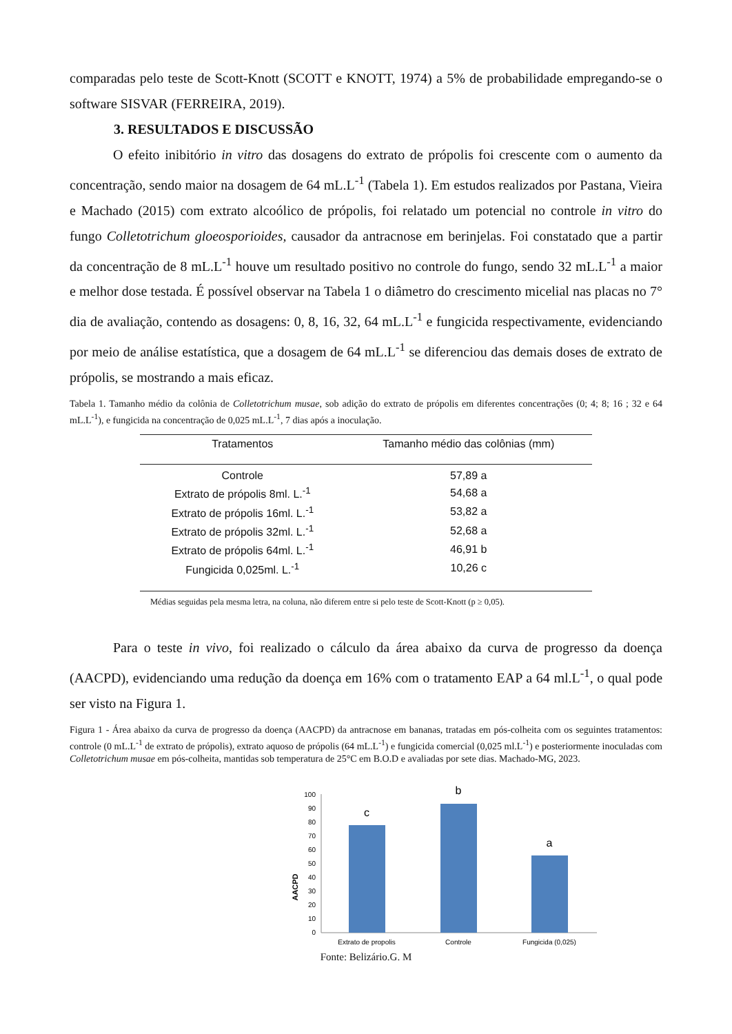comparadas pelo teste de Scott-Knott (SCOTT e KNOTT, 1974) a 5% de probabilidade empregando-se o software SISVAR (FERREIRA, 2019).
3. RESULTADOS E DISCUSSÃO
O efeito inibitório in vitro das dosagens do extrato de própolis foi crescente com o aumento da concentração, sendo maior na dosagem de 64 mL.L<sup>-1</sup> (Tabela 1). Em estudos realizados por Pastana, Vieira e Machado (2015) com extrato alcoólico de própolis, foi relatado um potencial no controle in vitro do fungo Colletotrichum gloeosporioides, causador da antracnose em berinjelas. Foi constatado que a partir da concentração de 8 mL.L<sup>-1</sup> houve um resultado positivo no controle do fungo, sendo 32 mL.L<sup>-1</sup> a maior e melhor dose testada. É possível observar na Tabela 1 o diâmetro do crescimento micelial nas placas no 7° dia de avaliação, contendo as dosagens: 0, 8, 16, 32, 64 mL.L<sup>-1</sup> e fungicida respectivamente, evidenciando por meio de análise estatística, que a dosagem de 64 mL.L<sup>-1</sup> se diferenciou das demais doses de extrato de própolis, se mostrando a mais eficaz.
Tabela 1. Tamanho médio da colônia de Colletotrichum musae, sob adição do extrato de própolis em diferentes concentrações (0; 4; 8; 16 ; 32 e 64 mL.L<sup>-1</sup>), e fungicida na concentração de 0,025 mL.L<sup>-1</sup>, 7 dias após a inoculação.
| Tratamentos | Tamanho médio das colônias (mm) |
| --- | --- |
| Controle | 57,89 a |
| Extrato de própolis 8ml. L.<sup>-1</sup> | 54,68 a |
| Extrato de própolis 16ml. L.<sup>-1</sup> | 53,82 a |
| Extrato de própolis 32ml. L.<sup>-1</sup> | 52,68 a |
| Extrato de própolis 64ml. L.<sup>-1</sup> | 46,91 b |
| Fungicida 0,025ml. L.<sup>-1</sup> | 10,26 c |
Médias seguidas pela mesma letra, na coluna, não diferem entre si pelo teste de Scott-Knott (p ≥ 0,05).
Para o teste in vivo, foi realizado o cálculo da área abaixo da curva de progresso da doença (AACPD), evidenciando uma redução da doença em 16% com o tratamento EAP a 64 ml.L<sup>-1</sup>, o qual pode ser visto na Figura 1.
Figura 1 - Área abaixo da curva de progresso da doença (AACPD) da antracnose em bananas, tratadas em pós-colheita com os seguintes tratamentos: controle (0 mL.L<sup>-1</sup> de extrato de própolis), extrato aquoso de própolis (64 mL.L<sup>-1</sup>) e fungicida comercial (0,025 ml.L<sup>-1</sup>) e posteriormente inoculadas com Colletotrichum musae em pós-colheita, mantidas sob temperatura de 25°C em B.O.D e avaliadas por sete dias. Machado-MG, 2023.
AACPD
0
10
20
30
40
50
60
70
80
90
100
c
b
a
Extrato de propolis
Controle
Fungicida (0,025)
Fonte: Belizário.G. M